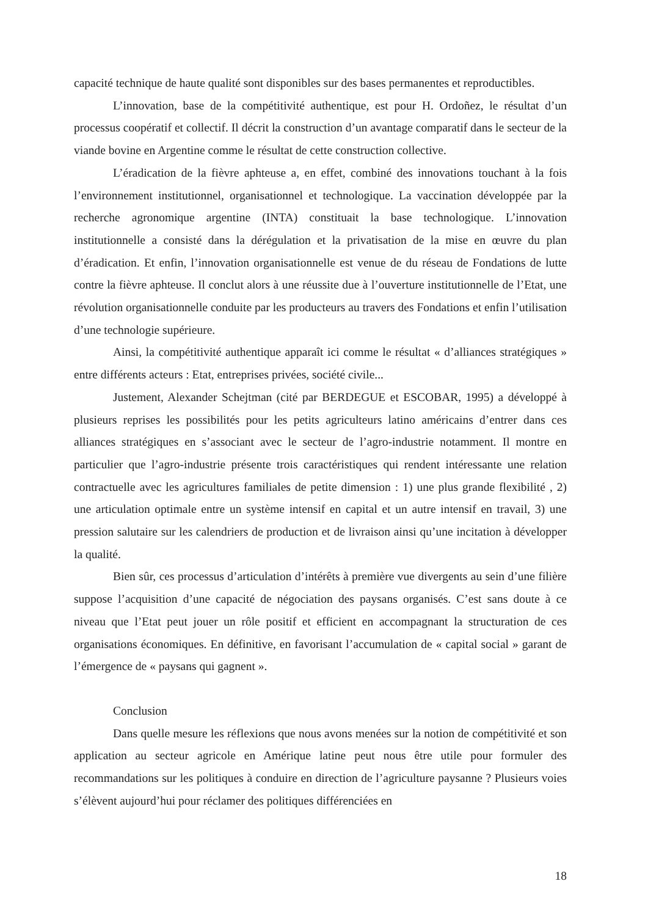capacité technique de haute qualité sont disponibles sur des bases permanentes et reproductibles.
L’innovation, base de la compétitivité authentique, est pour H. Ordoñez, le résultat d’un processus coopératif et collectif. Il décrit la construction d’un avantage comparatif dans le secteur de la viande bovine en Argentine comme le résultat de cette construction collective.
L’éradication de la fièvre aphteuse a, en effet, combiné des innovations touchant à la fois l’environnement institutionnel, organisationnel et technologique. La vaccination développée par la recherche agronomique argentine (INTA) constituait la base technologique. L’innovation institutionnelle a consisté dans la dérégulation et la privatisation de la mise en œuvre du plan d’éradication. Et enfin, l’innovation organisationnelle est venue de du réseau de Fondations de lutte contre la fièvre aphteuse. Il conclut alors à une réussite due à l’ouverture institutionnelle de l’Etat, une révolution organisationnelle conduite par les producteurs au travers des Fondations et enfin l’utilisation d’une technologie supérieure.
Ainsi, la compétitivité authentique apparaît ici comme le résultat « d’alliances stratégiques » entre différents acteurs : Etat, entreprises privées, société civile...
Justement, Alexander Schejtman (cité par BERDEGUE et ESCOBAR, 1995) a développé à plusieurs reprises les possibilités pour les petits agriculteurs latino américains d’entrer dans ces alliances stratégiques en s’associant avec le secteur de l’agro-industrie notamment. Il montre en particulier que l’agro-industrie présente trois caractéristiques qui rendent intéressante une relation contractuelle avec les agricultures familiales de petite dimension : 1) une plus grande flexibilité , 2) une articulation optimale entre un système intensif en capital et un autre intensif en travail, 3) une pression salutaire sur les calendriers de production et de livraison ainsi qu’une incitation à développer la qualité.
Bien sûr, ces processus d’articulation d’intérêts à première vue divergents au sein d’une filière suppose l’acquisition d’une capacité de négociation des paysans organisés. C’est sans doute à ce niveau que l’Etat peut jouer un rôle positif et efficient en accompagnant la structuration de ces organisations économiques. En définitive, en favorisant l’accumulation de « capital social » garant de l’émergence de « paysans qui gagnent ».
Conclusion
Dans quelle mesure les réflexions que nous avons menées sur la notion de compétitivité et son application au secteur agricole en Amérique latine peut nous être utile pour formuler des recommandations sur les politiques à conduire en direction de l’agriculture paysanne ? Plusieurs voies s’élèvent aujourd’hui pour réclamer des politiques différenciées en
18